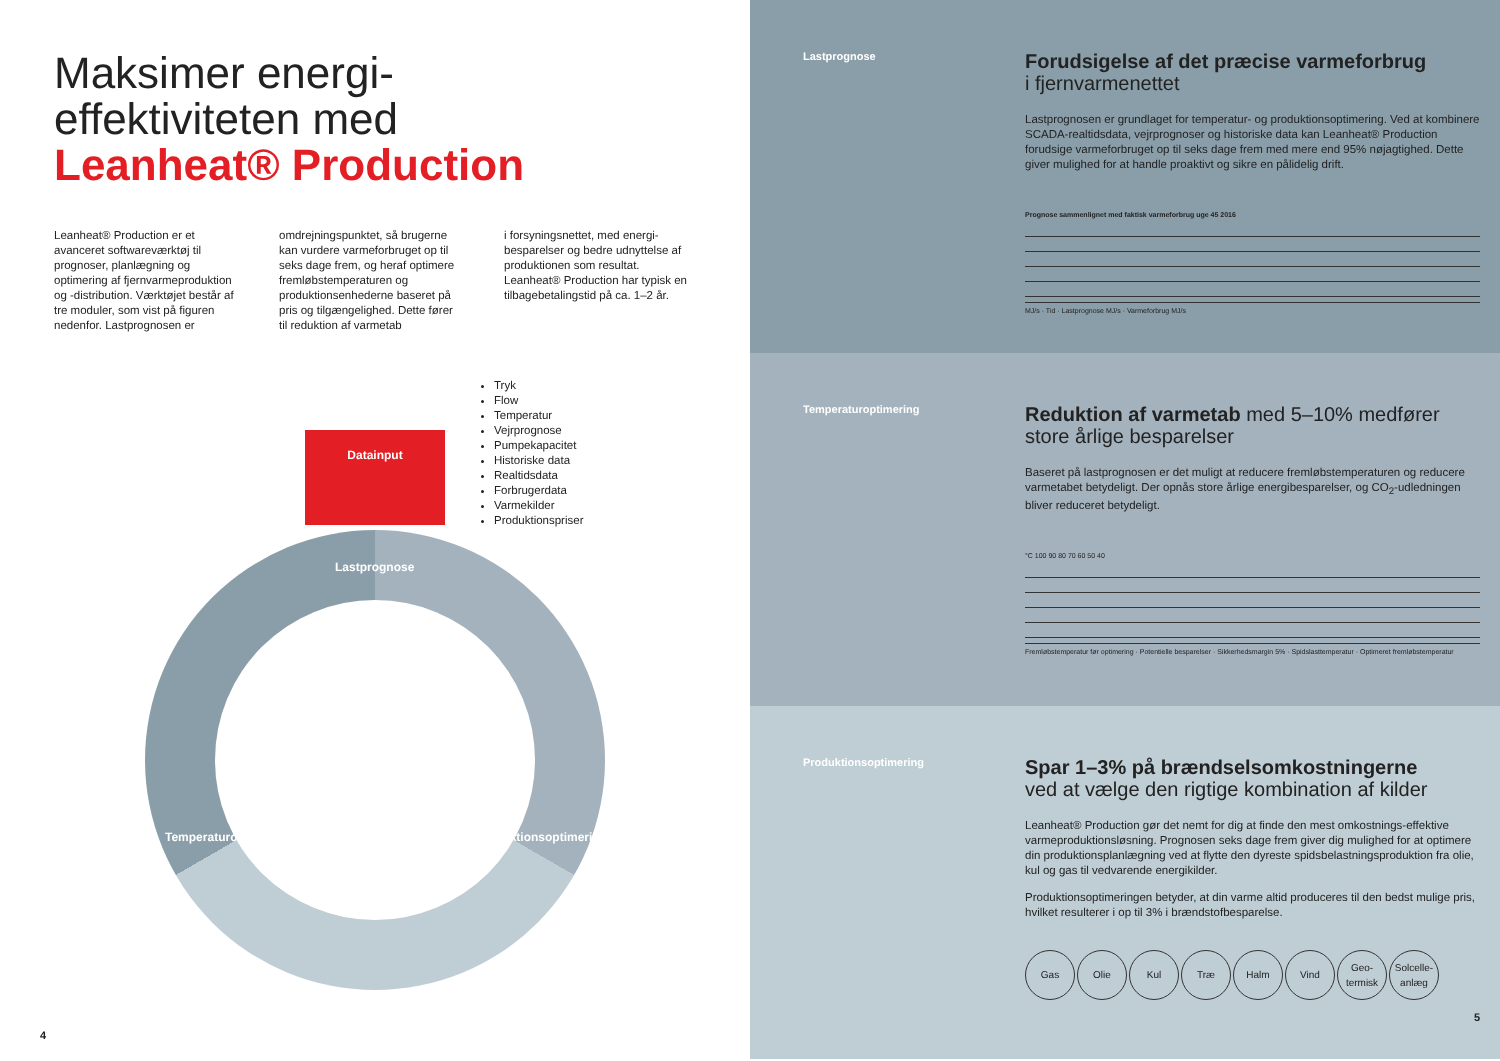Maksimer energi-
effektiviteten med
Leanheat® Production
Leanheat® Production er et avanceret softwareværktøj til prognoser, planlægning og optimering af fjernvarmeproduktion og -distribution. Værktøjet består af tre moduler, som vist på figuren nedenfor. Lastprognosen er
omdrejningspunktet, så brugerne kan vurdere varmeforbruget op til seks dage frem, og heraf optimere fremløbstemperaturen og produktionsenhederne baseret på pris og tilgængelighed. Dette fører til reduktion af varmetab
i forsyningsnettet, med energi-besparelser og bedre udnyttelse af produktionen som resultat. Leanheat® Production har typisk en tilbagebetalingstid på ca. 1–2 år.
Tryk
Flow
Temperatur
Vejrprognose
Pumpekapacitet
Historiske data
Realtidsdata
Forbrugerdata
Varmekilder
Produktionspriser
Lastprognose
Temperaturoptimering Produktionsoptimering
Datainput
4
Lastprognose
Forudsigelse af det præcise varmeforbrug
i fjernvarmenettet
Lastprognosen er grundlaget for temperatur- og produktionsoptimering. Ved at kombinere SCADA-realtidsdata, vejrprognoser og historiske data kan Leanheat® Production forudsige varmeforbruget op til seks dage frem med mere end 95% nøjagtighed. Dette giver mulighed for at handle proaktivt og sikre en pålidelig drift.
Prognose sammenlignet med faktisk varmeforbrug uge 45 2016
MJ/s · Tid · Lastprognose MJ/s · Varmeforbrug MJ/s
Temperaturoptimering
Reduktion af varmetab med 5–10% medfører store årlige besparelser
Baseret på lastprognosen er det muligt at reducere fremløbstemperaturen og reducere varmetabet betydeligt. Der opnås store årlige energibesparelser, og CO<sub>2</sub>-udledningen bliver reduceret betydeligt.
°C 100 90 80 70 60 50 40
Fremløbstemperatur før optimering · Potentielle besparelser · Sikkerhedsmargin 5% · Spidslasttemperatur · Optimeret fremløbstemperatur
Produktionsoptimering
Spar 1–3% på brændselsomkostningerne
ved at vælge den rigtige kombination af kilder
Leanheat® Production gør det nemt for dig at finde den mest omkostnings-effektive varmeproduktionsløsning. Prognosen seks dage frem giver dig mulighed for at optimere din produktionsplanlægning ved at flytte den dyreste spidsbelastningsproduktion fra olie, kul og gas til vedvarende energikilder.
Produktionsoptimeringen betyder, at din varme altid produceres til den bedst mulige pris, hvilket resulterer i op til 3% i brændstofbesparelse.
Gas Olie Kul Træ Halm Vind Geo-termisk Solcelle-anlæg
5